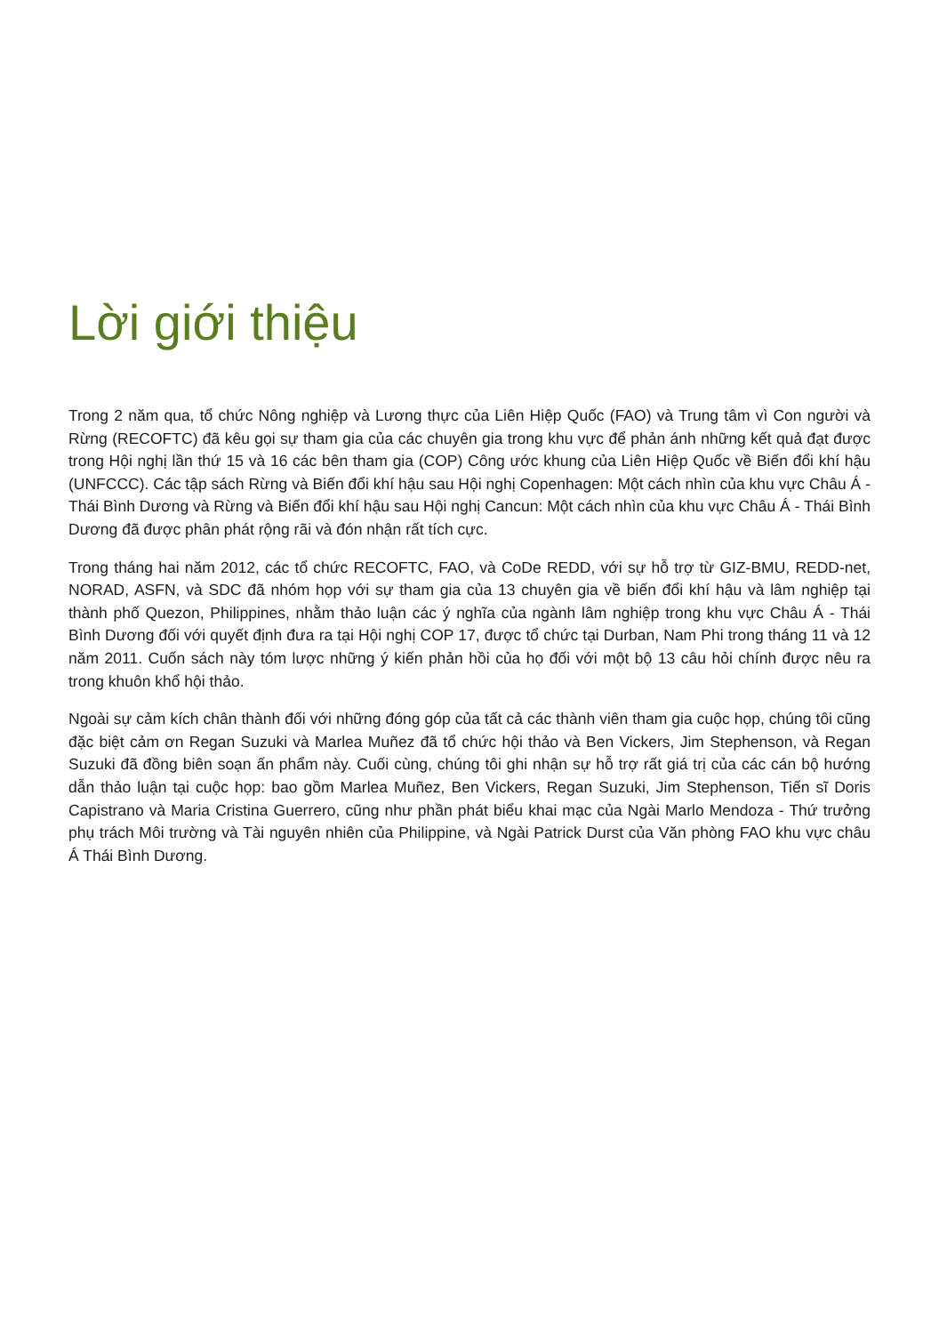Lời giới thiệu
Trong 2 năm qua, tổ chức Nông nghiệp và Lương thực của Liên Hiệp Quốc (FAO) và Trung tâm vì Con người và Rừng (RECOFTC) đã kêu gọi sự tham gia của các chuyên gia trong khu vực để phản ánh những kết quả đạt được trong Hội nghị lần thứ 15 và 16 các bên tham gia (COP) Công ước khung của Liên Hiệp Quốc về Biến đổi khí hậu (UNFCCC). Các tập sách Rừng và Biến đổi khí hậu sau Hội nghị Copenhagen: Một cách nhìn của khu vực Châu Á - Thái Bình Dương và Rừng và Biến đổi khí hậu sau Hội nghị Cancun: Một cách nhìn của khu vực Châu Á - Thái Bình Dương đã được phân phát rộng rãi và đón nhận rất tích cực.
Trong tháng hai năm 2012, các tổ chức RECOFTC, FAO, và CoDe REDD, với sự hỗ trợ từ GIZ-BMU, REDD-net, NORAD, ASFN, và SDC đã nhóm họp với sự tham gia của 13 chuyên gia về biến đổi khí hậu và lâm nghiệp tại thành phố Quezon, Philippines, nhằm thảo luận các ý nghĩa của ngành lâm nghiệp trong khu vực Châu Á - Thái Bình Dương đối với quyết định đưa ra tại Hội nghị COP 17, được tổ chức tại Durban, Nam Phi trong tháng 11 và 12 năm 2011. Cuốn sách này tóm lược những ý kiến phản hồi của họ đối với một bộ 13 câu hỏi chính được nêu ra trong khuôn khổ hội thảo.
Ngoài sự cảm kích chân thành đối với những đóng góp của tất cả các thành viên tham gia cuộc họp, chúng tôi cũng đặc biệt cảm ơn Regan Suzuki và Marlea Muñez đã tổ chức hội thảo và Ben Vickers, Jim Stephenson, và Regan Suzuki đã đồng biên soạn ấn phẩm này. Cuối cùng, chúng tôi ghi nhận sự hỗ trợ rất giá trị của các cán bộ hướng dẫn thảo luận tại cuộc họp: bao gồm Marlea Muñez, Ben Vickers, Regan Suzuki, Jim Stephenson, Tiến sĩ Doris Capistrano và Maria Cristina Guerrero, cũng như phần phát biểu khai mạc của Ngài Marlo Mendoza - Thứ trưởng phụ trách Môi trường và Tài nguyên nhiên của Philippine, và Ngài Patrick Durst của Văn phòng FAO khu vực châu Á Thái Bình Dương.